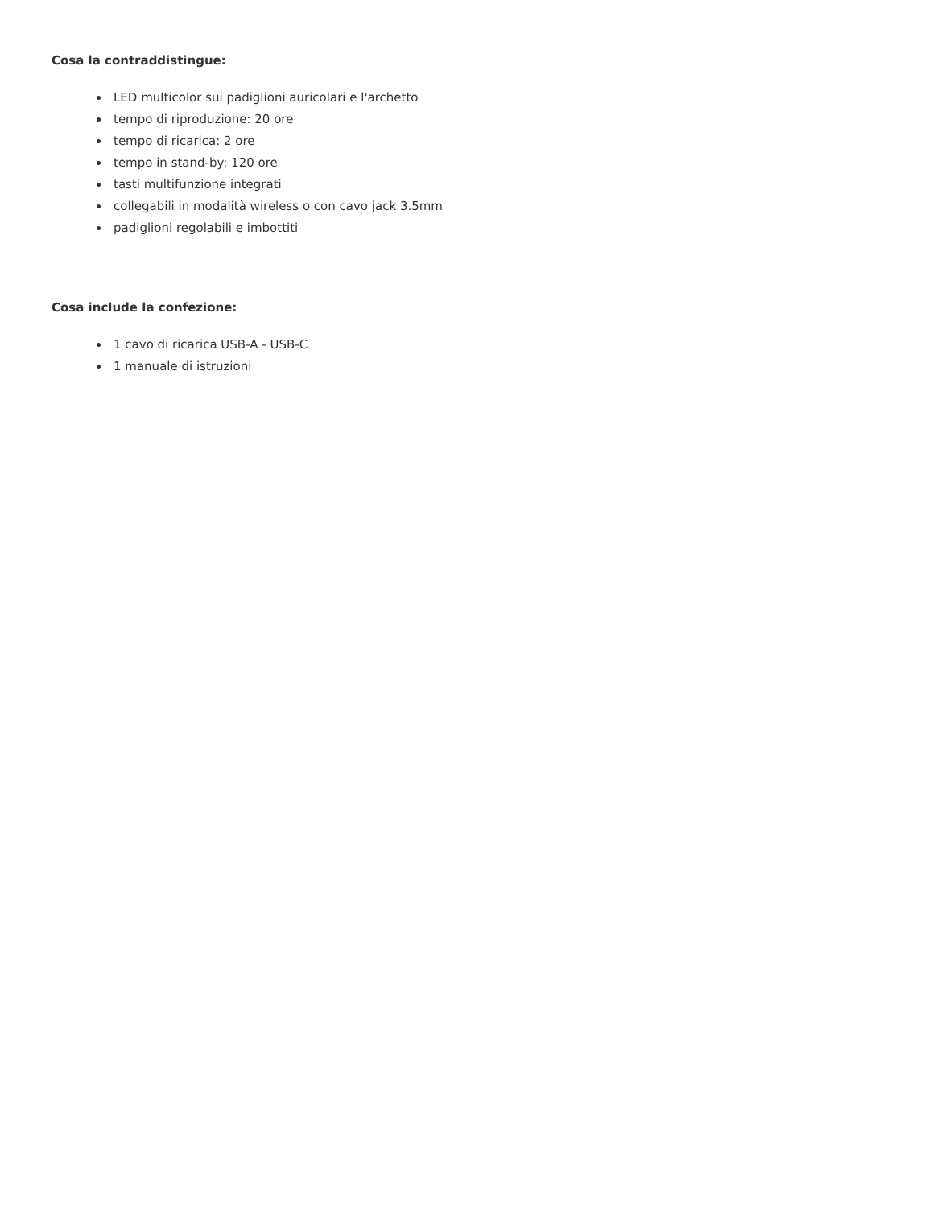Cosa la contraddistingue:
LED multicolor sui padiglioni auricolari e l'archetto
tempo di riproduzione: 20 ore
tempo di ricarica: 2 ore
tempo in stand-by: 120 ore
tasti multifunzione integrati
collegabili in modalità wireless o con cavo jack 3.5mm
padiglioni regolabili e imbottiti
Cosa include la confezione:
1 cavo di ricarica USB-A - USB-C
1 manuale di istruzioni